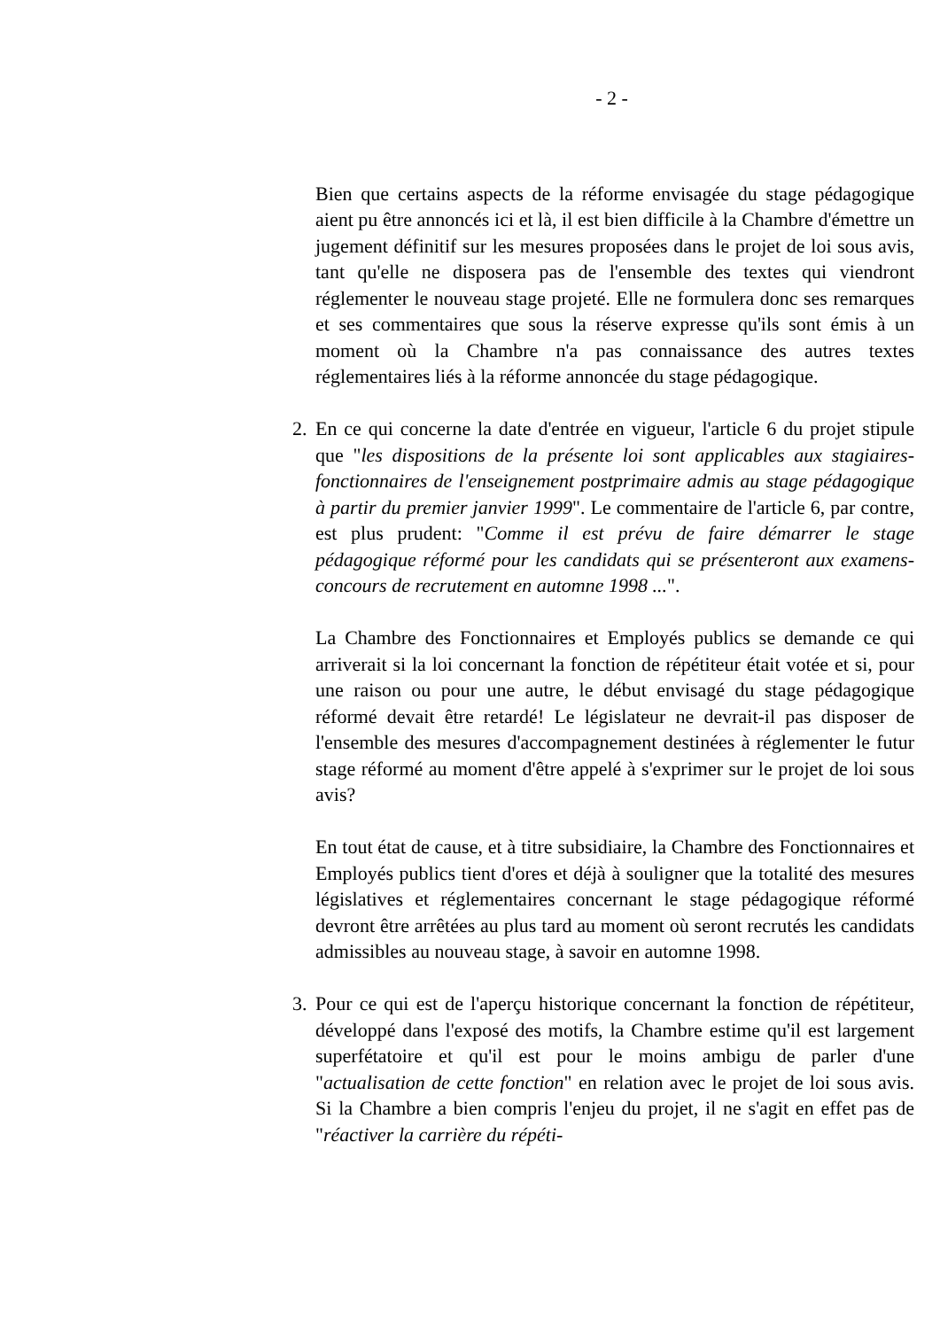- 2 -
Bien que certains aspects de la réforme envisagée du stage pédagogique aient pu être annoncés ici et là, il est bien difficile à la Chambre d'émettre un jugement définitif sur les mesures proposées dans le projet de loi sous avis, tant qu'elle ne disposera pas de l'ensemble des textes qui viendront réglementer le nouveau stage projeté. Elle ne formulera donc ses remarques et ses commentaires que sous la réserve expresse qu'ils sont émis à un moment où la Chambre n'a pas connaissance des autres textes réglementaires liés à la réforme annoncée du stage pédagogique.
2. En ce qui concerne la date d'entrée en vigueur, l'article 6 du projet stipule que "les dispositions de la présente loi sont applicables aux stagiaires-fonctionnaires de l'enseignement postprimaire admis au stage pédagogique à partir du premier janvier 1999". Le commentaire de l'article 6, par contre, est plus prudent: "Comme il est prévu de faire démarrer le stage pédagogique réformé pour les candidats qui se présenteront aux examens-concours de recrutement en automne 1998 ...".
La Chambre des Fonctionnaires et Employés publics se demande ce qui arriverait si la loi concernant la fonction de répétiteur était votée et si, pour une raison ou pour une autre, le début envisagé du stage pédagogique réformé devait être retardé! Le législateur ne devrait-il pas disposer de l'ensemble des mesures d'accompagnement destinées à réglementer le futur stage réformé au moment d'être appelé à s'exprimer sur le projet de loi sous avis?
En tout état de cause, et à titre subsidiaire, la Chambre des Fonctionnaires et Employés publics tient d'ores et déjà à souligner que la totalité des mesures législatives et réglementaires concernant le stage pédagogique réformé devront être arrêtées au plus tard au moment où seront recrutés les candidats admissibles au nouveau stage, à savoir en automne 1998.
3. Pour ce qui est de l'aperçu historique concernant la fonction de répétiteur, développé dans l'exposé des motifs, la Chambre estime qu'il est largement superfétatoire et qu'il est pour le moins ambigu de parler d'une "actualisation de cette fonction" en relation avec le projet de loi sous avis. Si la Chambre a bien compris l'enjeu du projet, il ne s'agit en effet pas de "réactiver la carrière du répéti-